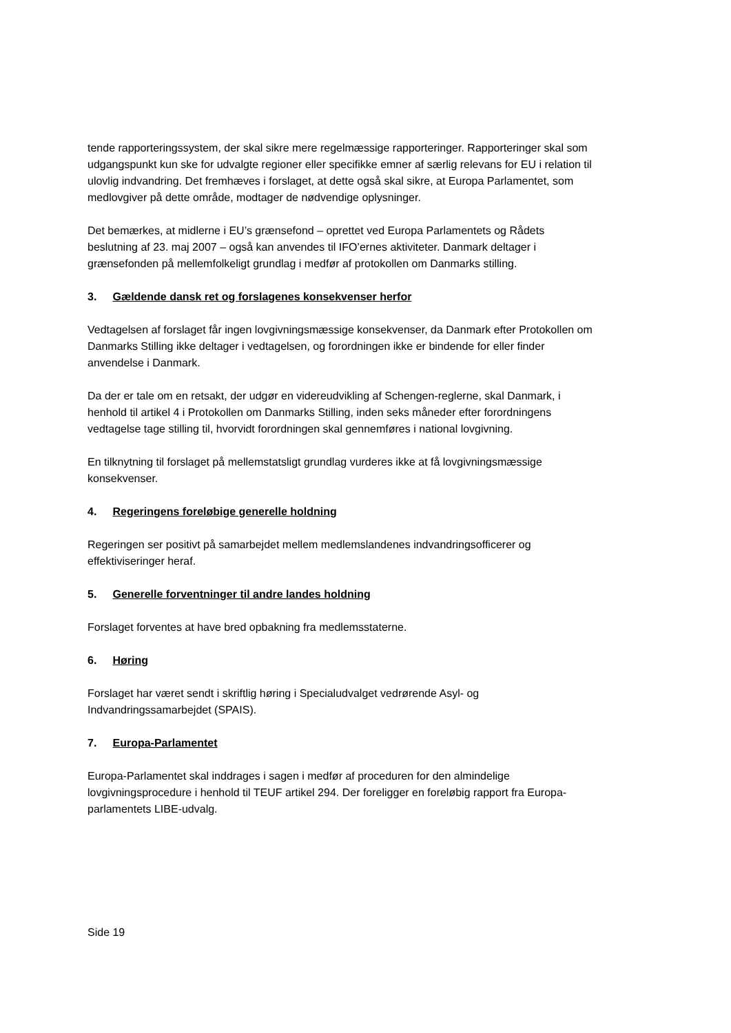tende rapporteringssystem, der skal sikre mere regelmæssige rapporteringer. Rapporteringer skal som udgangspunkt kun ske for udvalgte regioner eller specifikke emner af særlig relevans for EU i relation til ulovlig indvandring. Det fremhæves i forslaget, at dette også skal sikre, at Europa Parlamentet, som medlovgiver på dette område, modtager de nødvendige oplysninger.
Det bemærkes, at midlerne i EU’s grænsefond – oprettet ved Europa Parlamentets og Rådets beslutning af 23. maj 2007 – også kan anvendes til IFO’ernes aktiviteter. Danmark deltager i grænsefonden på mellemfolkeligt grundlag i medfør af protokollen om Danmarks stilling.
3. Gældende dansk ret og forslagenes konsekvenser herfor
Vedtagelsen af forslaget får ingen lovgivningsmæssige konsekvenser, da Danmark efter Protokollen om Danmarks Stilling ikke deltager i vedtagelsen, og forordningen ikke er bindende for eller finder anvendelse i Danmark.
Da der er tale om en retsakt, der udgør en videreudvikling af Schengen-reglerne, skal Danmark, i henhold til artikel 4 i Protokollen om Danmarks Stilling, inden seks måneder efter forordningens vedtagelse tage stilling til, hvorvidt forordningen skal gennemføres i national lovgivning.
En tilknytning til forslaget på mellemstatsligt grundlag vurderes ikke at få lovgivningsmæssige konsekvenser.
4. Regeringens foreløbige generelle holdning
Regeringen ser positivt på samarbejdet mellem medlemslandenes indvandringsofficerer og effektiviseringer heraf.
5. Generelle forventninger til andre landes holdning
Forslaget forventes at have bred opbakning fra medlemsstaterne.
6. Høring
Forslaget har været sendt i skriftlig høring i Specialudvalget vedrørende Asyl- og Indvandringssamarbejdet (SPAIS).
7. Europa-Parlamentet
Europa-Parlamentet skal inddrages i sagen i medfør af proceduren for den almindelige lovgivningsprocedure i henhold til TEUF artikel 294. Der foreligger en foreløbig rapport fra Europa-parlamentets LIBE-udvalg.
Side 19